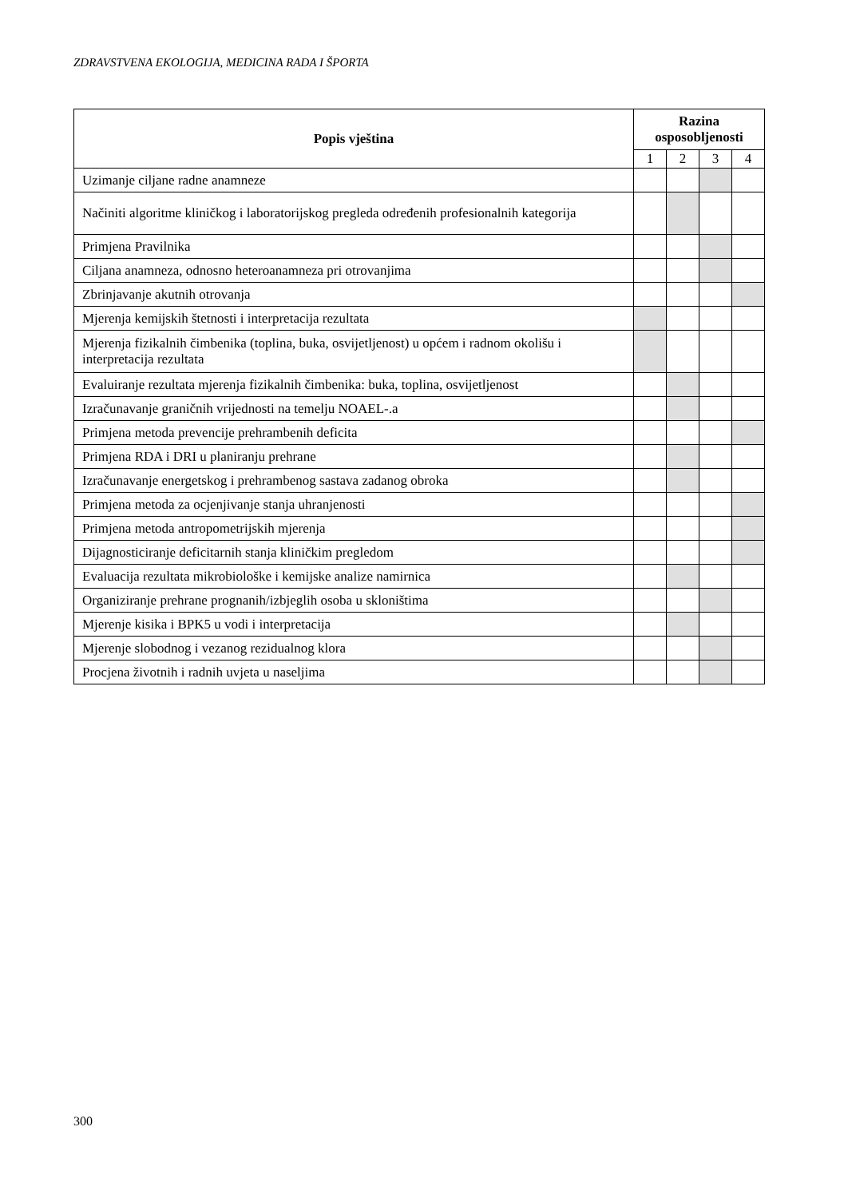ZDRAVSTVENA EKOLOGIJA, MEDICINA RADA I ŠPORTA
| Popis vještina | Razina osposobljenosti | | | |
| --- | --- | --- | --- | --- |
| | 1 | 2 | 3 | 4 |
| Uzimanje ciljane radne anamneze | | | | |
| Načiniti algoritme kliničkog i laboratorijskog pregleda određenih profesionalnih kategorija | | | | |
| Primjena Pravilnika | | | | |
| Ciljana anamneza, odnosno heteroanamneza pri otrovanjima | | | | |
| Zbrinjavanje akutnih otrovanja | | | | |
| Mjerenja kemijskih štetnosti i interpretacija rezultata | | | | |
| Mjerenja fizikalnih čimbenika (toplina, buka, osvijetljenost) u općem i radnom okolišu i interpretacija rezultata | | | | |
| Evaluiranje rezultata mjerenja fizikalnih čimbenika: buka, toplina, osvijetljenost | | | | |
| Izračunavanje graničnih vrijednosti na temelju NOAEL-.a | | | | |
| Primjena metoda prevencije prehrambenih deficita | | | | |
| Primjena RDA i DRI u planiranju prehrane | | | | |
| Izračunavanje energetskog i prehrambenog sastava zadanog obroka | | | | |
| Primjena metoda za ocjenjivanje stanja uhranjenosti | | | | |
| Primjena metoda antropometrijskih mjerenja | | | | |
| Dijagnosticiranje deficitarnih stanja kliničkim pregledom | | | | |
| Evaluacija rezultata mikrobiološke i kemijske analize namirnica | | | | |
| Organiziranje prehrane prognanih/izbjeglih osoba u skloništima | | | | |
| Mjerenje kisika i BPK5 u vodi i interpretacija | | | | |
| Mjerenje slobodnog i vezanog rezidualnog klora | | | | |
| Procjena životnih i radnih uvjeta u naseljima | | | | |
300